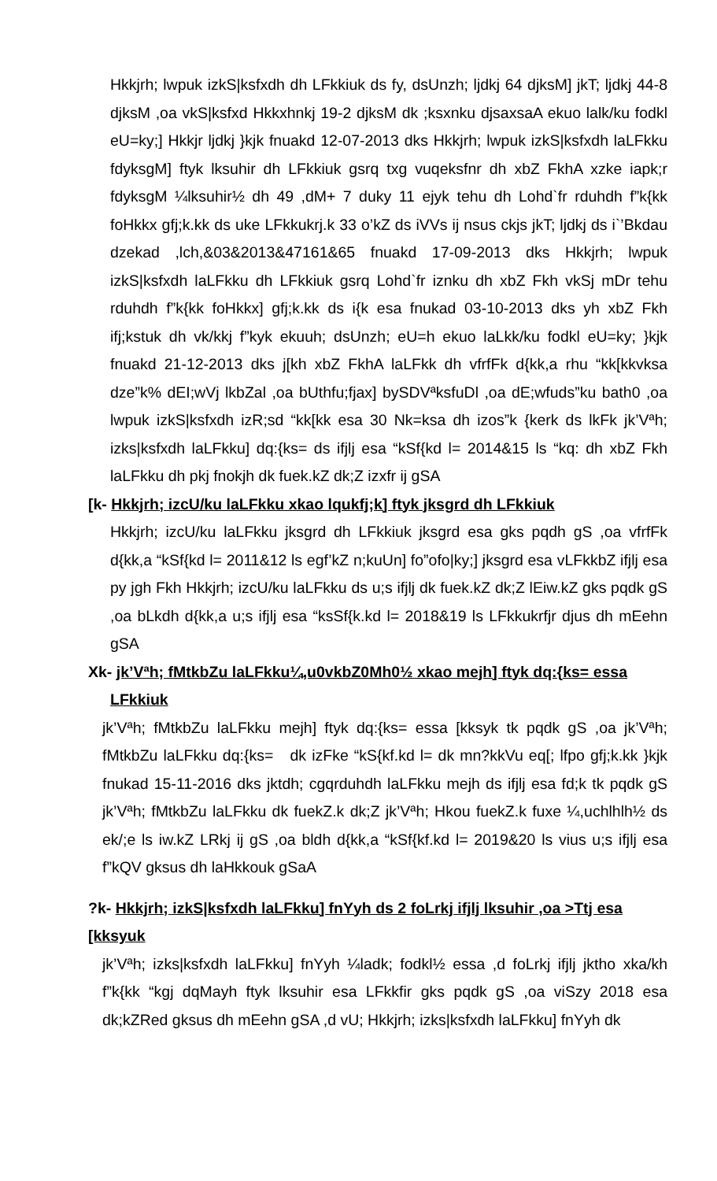Hkkjrh; lwpuk izkS|ksfxdh dh LFkkiuk ds fy, dsUnzh; ljdkj 64 djksM] jkT; ljdkj 44-8 djksM ,oa vkS|ksfxd Hkkxhnkj 19-2 djksM dk ;ksxnku djsaxsaA ekuo lalk/ku fodkl eU=ky;] Hkkjr ljdkj }kjk fnuakd 12-07-2013 dks Hkkjrh; lwpuk izkS|ksfxdh laLFkku fdyksgM] ftyk lksuhir dh LFkkiuk gsrq txg vuqeksfnr dh xbZ FkhA xzke iapk;r fdyksgM ¼lksuhir½ dh 49 ,dM+ 7 duky 11 ejyk tehu dh Lohd`fr rduhdh f”k{kk foHkkx gfj;k.kk ds uke LFkkukrj.k 33 o’kZ ds iVVs ij nsus ckjs jkT; ljdkj ds i`’Bkdau dzekad ,lch,&03&2013&47161&65 fnuakd 17-09-2013 dks Hkkjrh; lwpuk izkS|ksfxdh laLFkku dh LFkkiuk gsrq Lohd`fr iznku dh xbZ Fkh vkSj mDr tehu rduhdh f”k{kk foHkkx] gfj;k.kk ds i{k esa fnukad 03-10-2013 dks yh xbZ Fkh ifj;kstuk dh vk/kkj f”kyk ekuuh; dsUnzh; eU=h ekuo laLkk/ku fodkl eU=ky; }kjk fnuakd 21-12-2013 dks j[kh xbZ FkhA laLFkk dh vfrfFk d{kk,a rhu “kk[kkvksa dze”k% dEI;wVj lkbZal ,oa bUthfu;fjax] bySDVªksfuDl ,oa dE;wfuds”ku bath0 ,oa lwpuk izkS|ksfxdh izR;sd “kk[kk esa 30 Nk=ksa dh izos”k {kerk ds lkFk jk’Vªh; izks|ksfxdh laLFkku] dq:{ks= ds ifjlj esa “kSf{kd l= 2014&15 ls “kq: dh xbZ Fkh laLFkku dh pkj fnokjh dk fuek.kZ dk;Z izxfr ij gSA
[k- Hkkjrh; izcU/ku laLFkku xkao lqukfj;k] ftyk jksgrd dh LFkkiuk
Hkkjrh; izcU/ku laLFkku jksgrd dh LFkkiuk jksgrd esa gks pqdh gS ,oa vfrfFk d{kk,a “kSf{kd l= 2011&12 ls egf’kZ n;kuUn] fo”ofo|ky;] jksgrd esa vLFkkbZ ifjlj esa py jgh Fkh Hkkjrh; izcU/ku laLFkku ds u;s ifjlj dk fuek.kZ dk;Z lEiw.kZ gks pqdk gS ,oa bLkdh d{kk,a u;s ifjlj esa “ksSf{k.kd l= 2018&19 ls LFkkukrfjr djus dh mEehn gSA
Xk- jk’Vªh; fMtkbZu laLFkku¼,u0vkbZ0Mh0½ xkao mejh] ftyk dq:{ks= essa LFkkiuk
jk’Vªh; fMtkbZu laLFkku mejh] ftyk dq:{ks= essa [kksyk tk pqdk gS ,oa jk’Vªh; fMtkbZu laLFkku dq:{ks= dk izFke “kS{kf.kd l= dk mn?kkVu eq[; lfpo gfj;k.kk }kjk fnukad 15-11-2016 dks jktdh; cgqrduhdh laLFkku mejh ds ifjlj esa fd;k tk pqdk gS jk’Vªh; fMtkbZu laLFkku dk fuekZ.k dk;Z jk’Vªh; Hkou fuekZ.k fuxe ¼,uchlhlh½ ds ek/;e ls iw.kZ LRkj ij gS ,oa bldh d{kk,a “kSf{kf.kd l= 2019&20 ls vius u;s ifjlj esa f”kQV gksus dh laHkkouk gSaA
?k- Hkkjrh; izkS|ksfxdh laLFkku] fnYyh ds 2 foLrkj ifjlj lksuhir ,oa >Ttj esa [kksyuk
jk’Vªh; izks|ksfxdh laLFkku] fnYyh ¼ladk; fodkl½ essa ,d foLrkj ifjlj jktho xka/kh f”k{kk “kgj dqMayh ftyk lksuhir esa LFkkfir gks pqdk gS ,oa viSzy 2018 esa dk;kZRed gksus dh mEehn gSA ,d vU; Hkkjrh; izks|ksfxdh laLFkku] fnYyh dk